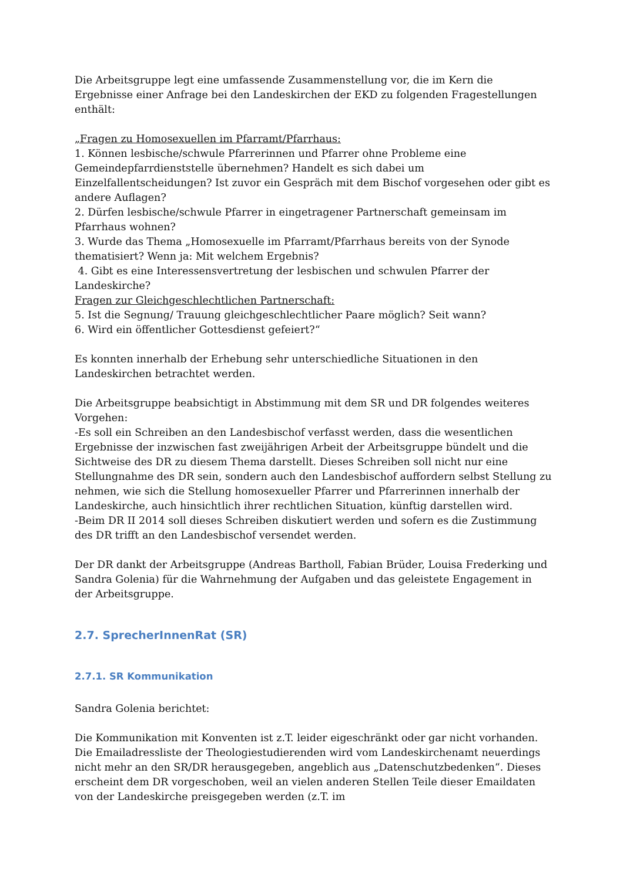Die Arbeitsgruppe legt eine umfassende Zusammenstellung vor, die im Kern die Ergebnisse einer Anfrage bei den Landeskirchen der EKD zu folgenden Fragestellungen enthält:
„Fragen zu Homosexuellen im Pfarramt/Pfarrhaus:
1. Können lesbische/schwule Pfarrerinnen und Pfarrer ohne Probleme eine Gemeindepfarrdienststelle übernehmen? Handelt es sich dabei um Einzelfallentscheidungen? Ist zuvor ein Gespräch mit dem Bischof vorgesehen oder gibt es andere Auflagen?
2. Dürfen lesbische/schwule Pfarrer in eingetragener Partnerschaft gemeinsam im Pfarrhaus wohnen?
3. Wurde das Thema „Homosexuelle im Pfarramt/Pfarrhaus bereits von der Synode thematisiert? Wenn ja: Mit welchem Ergebnis?
4. Gibt es eine Interessensvertretung der lesbischen und schwulen Pfarrer der Landeskirche?
Fragen zur Gleichgeschlechtlichen Partnerschaft:
5. Ist die Segnung/ Trauung gleichgeschlechtlicher Paare möglich? Seit wann?
6. Wird ein öffentlicher Gottesdienst gefeiert?“
Es konnten innerhalb der Erhebung sehr unterschiedliche Situationen in den Landeskirchen betrachtet werden.
Die Arbeitsgruppe beabsichtigt in Abstimmung mit dem SR und DR folgendes weiteres Vorgehen:
-Es soll ein Schreiben an den Landesbischof verfasst werden, dass die wesentlichen Ergebnisse der inzwischen fast zweijährigen Arbeit der Arbeitsgruppe bündelt und die Sichtweise des DR zu diesem Thema darstellt. Dieses Schreiben soll nicht nur eine Stellungnahme des DR sein, sondern auch den Landesbischof auffordern selbst Stellung zu nehmen, wie sich die Stellung homosexueller Pfarrer und Pfarrerinnen innerhalb der Landeskirche, auch hinsichtlich ihrer rechtlichen Situation, künftig darstellen wird.
-Beim DR II 2014 soll dieses Schreiben diskutiert werden und sofern es die Zustimmung des DR trifft an den Landesbischof versendet werden.
Der DR dankt der Arbeitsgruppe (Andreas Bartholl, Fabian Brüder, Louisa Frederking und Sandra Golenia) für die Wahrnehmung der Aufgaben und das geleistete Engagement in der Arbeitsgruppe.
2.7. SprecherInnenRat (SR)
2.7.1. SR Kommunikation
Sandra Golenia berichtet:
Die Kommunikation mit Konventen ist z.T. leider eigeschränkt oder gar nicht vorhanden. Die Emailadressliste der Theologiestudierenden wird vom Landeskirchenamt neuerdings nicht mehr an den SR/DR herausgegeben, angeblich aus „Datenschutzbedenken“. Dieses erscheint dem DR vorgeschoben, weil an vielen anderen Stellen Teile dieser Emaildaten von der Landeskirche preisgegeben werden (z.T. im